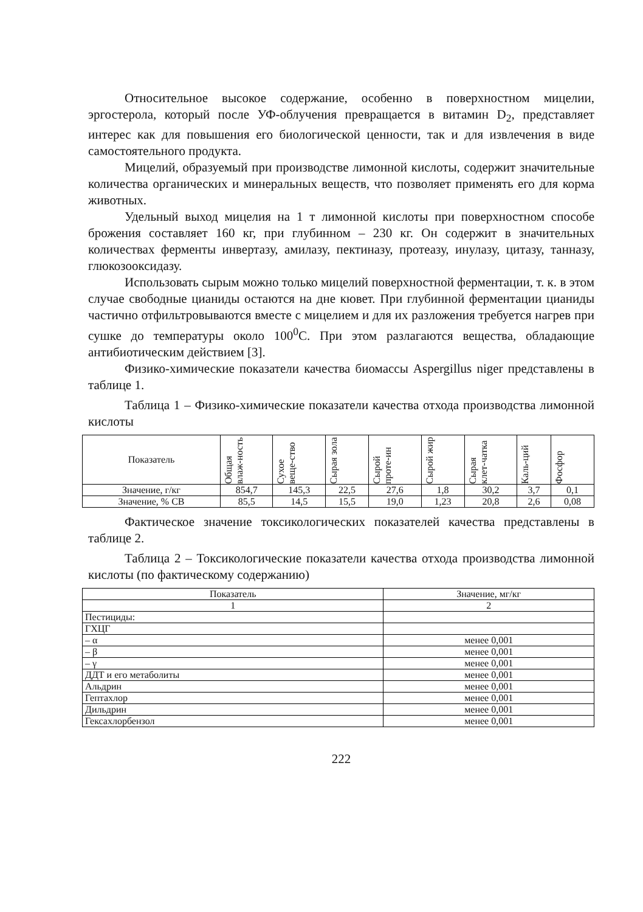Относительное высокое содержание, особенно в поверхностном мицелии, эргостерола, который после УФ-облучения превращается в витамин D<sub>2</sub>, представляет интерес как для повышения его биологической ценности, так и для извлечения в виде самостоятельного продукта.
Мицелий, образуемый при производстве лимонной кислоты, содержит значительные количества органических и минеральных веществ, что позволяет применять его для корма животных.
Удельный выход мицелия на 1 т лимонной кислоты при поверхностном способе брожения составляет 160 кг, при глубинном – 230 кг. Он содержит в значительных количествах ферменты инвертазу, амилазу, пектиназу, протеазу, инулазу, цитазу, танназу, глюкозооксидазу.
Использовать сырым можно только мицелий поверхностной ферментации, т. к. в этом случае свободные цианиды остаются на дне кювет. При глубинной ферментации цианиды частично отфильтровываются вместе с мицелием и для их разложения требуется нагрев при сушке до температуры около 100<sup>0</sup>С. При этом разлагаются вещества, обладающие антибиотическим действием [3].
Физико-химические показатели качества биомассы Aspergillus niger представлены в таблице 1.
Таблица 1 – Физико-химические показатели качества отхода производства лимонной кислоты
| Показатель | Общая влаж-ность | Сухое веще-ство | Сырая зола | Сырой проте-ин | Сырой жир | Сырая клет-чатка | Каль-ций | Фосфор |
| --- | --- | --- | --- | --- | --- | --- | --- | --- |
| Значение, г/кг | 854,7 | 145,3 | 22,5 | 27,6 | 1,8 | 30,2 | 3,7 | 0,1 |
| Значение, % СВ | 85,5 | 14,5 | 15,5 | 19,0 | 1,23 | 20,8 | 2,6 | 0,08 |
Фактическое значение токсикологических показателей качества представлены в таблице 2.
Таблица 2 – Токсикологические показатели качества отхода производства лимонной кислоты (по фактическому содержанию)
| Показатель | Значение, мг/кг |
| --- | --- |
| 1 | 2 |
| Пестициды: | |
| ГХЦГ | |
| – α | менее 0,001 |
| – β | менее 0,001 |
| – γ | менее 0,001 |
| ДДТ и его метаболиты | менее 0,001 |
| Альдрин | менее 0,001 |
| Гептахлор | менее 0,001 |
| Дильдрин | менее 0,001 |
| Гексахлорбензол | менее 0,001 |
222